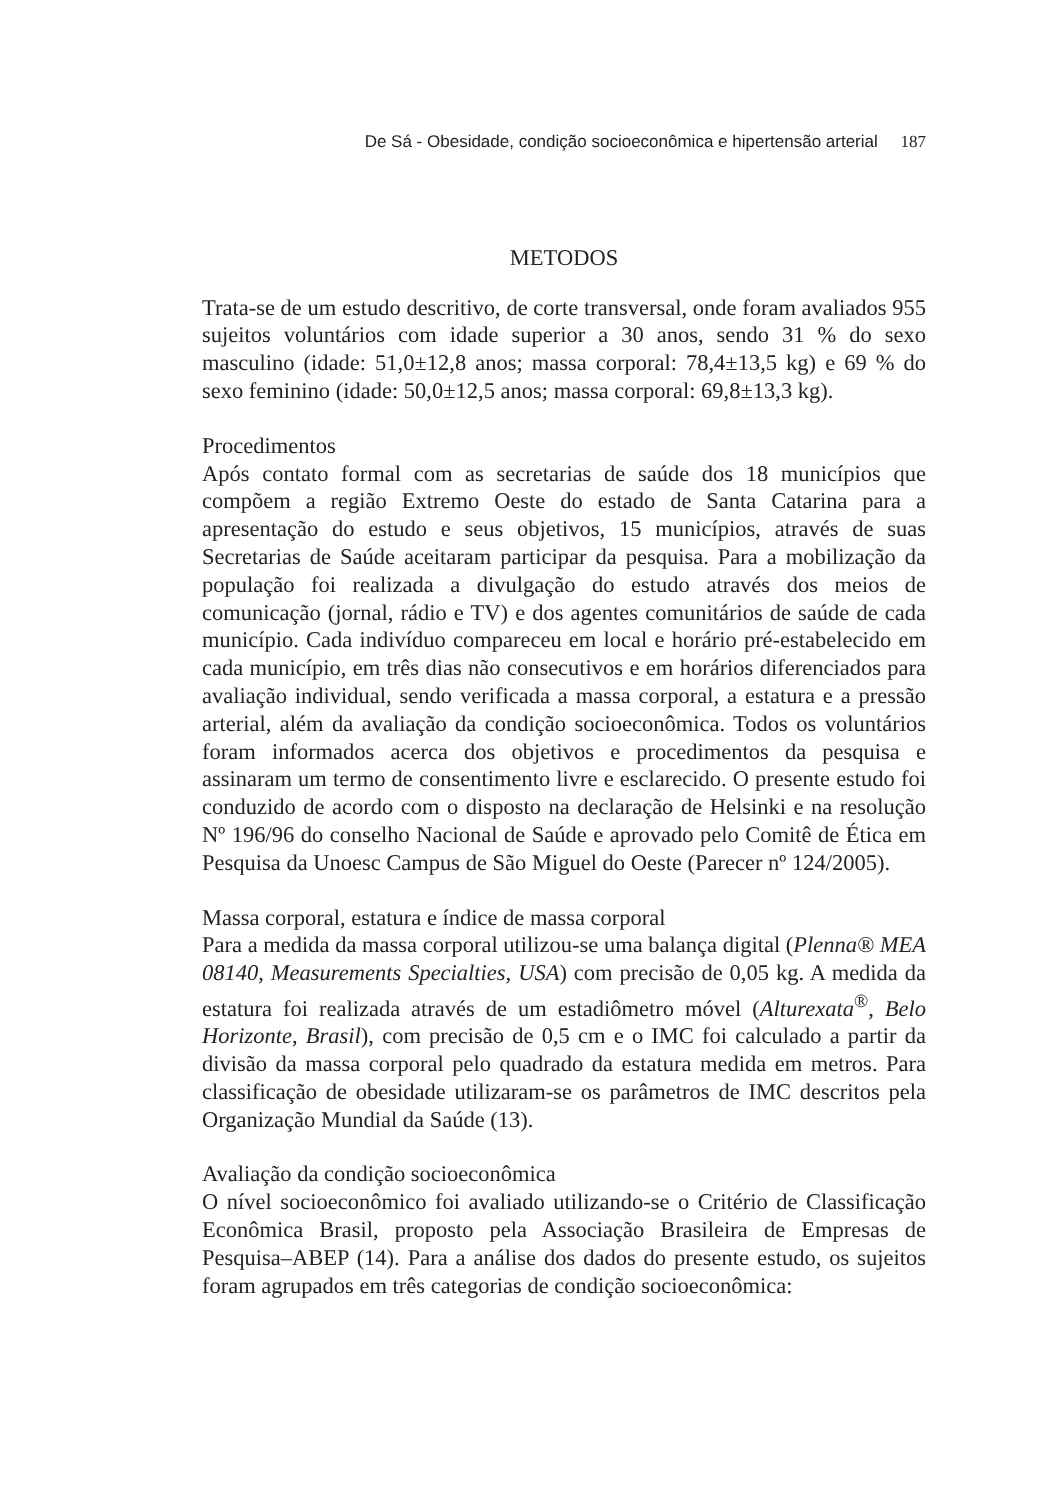De Sá - Obesidade, condição socioeconômica e hipertensão arterial 187
METODOS
Trata-se de um estudo descritivo, de corte transversal, onde foram avaliados 955 sujeitos voluntários com idade superior a 30 anos, sendo 31 % do sexo masculino (idade: 51,0±12,8 anos; massa corporal: 78,4±13,5 kg) e 69 % do sexo feminino (idade: 50,0±12,5 anos; massa corporal: 69,8±13,3 kg).
Procedimentos
Após contato formal com as secretarias de saúde dos 18 municípios que compõem a região Extremo Oeste do estado de Santa Catarina para a apresentação do estudo e seus objetivos, 15 municípios, através de suas Secretarias de Saúde aceitaram participar da pesquisa. Para a mobilização da população foi realizada a divulgação do estudo através dos meios de comunicação (jornal, rádio e TV) e dos agentes comunitários de saúde de cada município. Cada indivíduo compareceu em local e horário pré-estabelecido em cada município, em três dias não consecutivos e em horários diferenciados para avaliação individual, sendo verificada a massa corporal, a estatura e a pressão arterial, além da avaliação da condição socioeconômica. Todos os voluntários foram informados acerca dos objetivos e procedimentos da pesquisa e assinaram um termo de consentimento livre e esclarecido. O presente estudo foi conduzido de acordo com o disposto na declaração de Helsinki e na resolução Nº 196/96 do conselho Nacional de Saúde e aprovado pelo Comitê de Ética em Pesquisa da Unoesc Campus de São Miguel do Oeste (Parecer nº 124/2005).
Massa corporal, estatura e índice de massa corporal
Para a medida da massa corporal utilizou-se uma balança digital (Plenna® MEA 08140, Measurements Specialties, USA) com precisão de 0,05 kg. A medida da estatura foi realizada através de um estadiômetro móvel (Alturexata<sup>®</sup>, Belo Horizonte, Brasil), com precisão de 0,5 cm e o IMC foi calculado a partir da divisão da massa corporal pelo quadrado da estatura medida em metros. Para classificação de obesidade utilizaram-se os parâmetros de IMC descritos pela Organização Mundial da Saúde (13).
Avaliação da condição socioeconômica
O nível socioeconômico foi avaliado utilizando-se o Critério de Classificação Econômica Brasil, proposto pela Associação Brasileira de Empresas de Pesquisa–ABEP (14). Para a análise dos dados do presente estudo, os sujeitos foram agrupados em três categorias de condição socioeconômica: